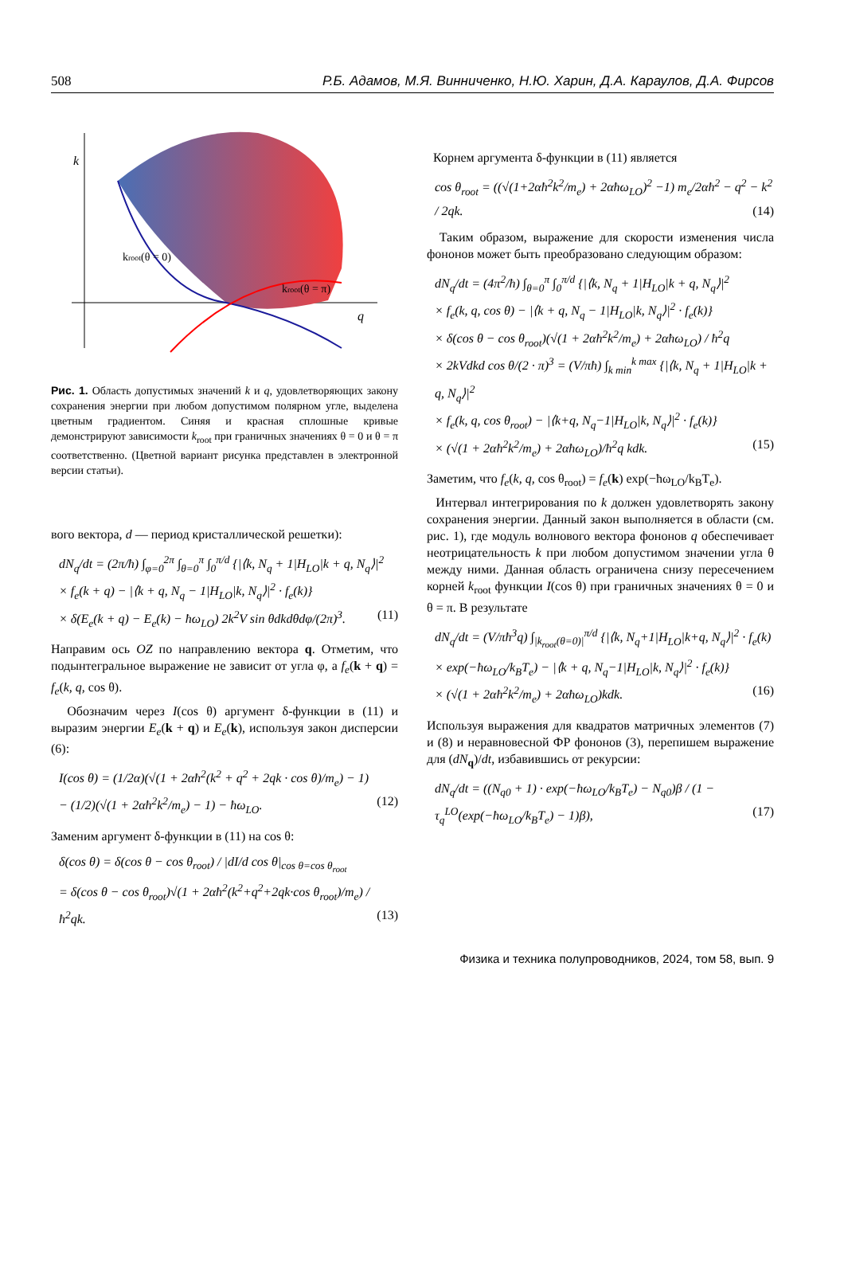508 Р.Б. Адамов, М.Я. Винниченко, Н.Ю. Харин, Д.А. Караулов, Д.А. Фирсов
k
q
kroot(θ = 0)
kroot(θ = π)
Рис. 1. Область допустимых значений k и q, удовлетворяющих закону сохранения энергии при любом допустимом полярном угле, выделена цветным градиентом. Синяя и красная сплошные кривые демонстрируют зависимости k<sub>root</sub> при граничных значениях θ = 0 и θ = π соответственно. (Цветной вариант рисунка представлен в электронной версии статьи).
вого вектора, d — период кристаллической решетки):
dN<sub>q</sub>/dt = (2π/ħ) ∫<sub>φ=0</sub><sup>2π</sup> ∫<sub>θ=0</sub><sup>π</sup> ∫<sub>0</sub><sup>π/d</sup> {|⟨k, N<sub>q</sub> + 1|H<sub>LO</sub>|k + q, N<sub>q</sub>⟩|<sup>2</sup>
× f<sub>e</sub>(k + q) − |⟨k + q, N<sub>q</sub> − 1|H<sub>LO</sub>|k, N<sub>q</sub>⟩|<sup>2</sup> · f<sub>e</sub>(k)}
× δ(E<sub>e</sub>(k + q) − E<sub>e</sub>(k) − ħω<sub>LO</sub>) 2k<sup>2</sup>V sin θdkdθdφ/(2π)<sup>3</sup>. (11)
Направим ось OZ по направлению вектора q. Отметим, что подынтегральное выражение не зависит от угла φ, а f<sub>e</sub>(k + q) = f<sub>e</sub>(k, q, cos θ).
Обозначим через I(cos θ) аргумент δ-функции в (11) и выразим энергии E<sub>e</sub>(k + q) и E<sub>e</sub>(k), используя закон дисперсии (6):
I(cos θ) = (1/2α)(√(1 + 2αħ<sup>2</sup>(k<sup>2</sup> + q<sup>2</sup> + 2qk · cos θ)/m<sub>e</sub>) − 1)
− (1/2)(√(1 + 2αħ<sup>2</sup>k<sup>2</sup>/m<sub>e</sub>) − 1) − ħω<sub>LO</sub>. (12)
Заменим аргумент δ-функции в (11) на cos θ:
δ(cos θ) = δ(cos θ − cos θ<sub>root</sub>) / |dI/d cos θ|<sub>cos θ=cos θ<sub>root</sub></sub>
= δ(cos θ − cos θ<sub>root</sub>)√(1 + 2αħ<sup>2</sup>(k<sup>2</sup>+q<sup>2</sup>+2qk·cos θ<sub>root</sub>)/m<sub>e</sub>) / ħ<sup>2</sup>qk. (13)
Корнем аргумента δ-функции в (11) является
cos θ<sub>root</sub> = ((√(1+2αħ<sup>2</sup>k<sup>2</sup>/m<sub>e</sub>) + 2αħω<sub>LO</sub>)<sup>2</sup> −1) m<sub>e</sub>/2αħ<sup>2</sup> − q<sup>2</sup> − k<sup>2</sup> / 2qk. (14)
Таким образом, выражение для скорости изменения числа фононов может быть преобразовано следующим образом:
dN<sub>q</sub>/dt = (4π<sup>2</sup>/ħ) ∫<sub>θ=0</sub><sup>π</sup> ∫<sub>0</sub><sup>π/d</sup> {|⟨k, N<sub>q</sub> + 1|H<sub>LO</sub>|k + q, N<sub>q</sub>⟩|<sup>2</sup>
× f<sub>e</sub>(k, q, cos θ) − |⟨k + q, N<sub>q</sub> − 1|H<sub>LO</sub>|k, N<sub>q</sub>⟩|<sup>2</sup> · f<sub>e</sub>(k)}
× δ(cos θ − cos θ<sub>root</sub>)(√(1 + 2αħ<sup>2</sup>k<sup>2</sup>/m<sub>e</sub>) + 2αħω<sub>LO</sub>) / ħ<sup>2</sup>q
× 2kVdkd cos θ/(2 · π)<sup>3</sup> = (V/πħ) ∫<sub>k min</sub><sup>k max</sup> {|⟨k, N<sub>q</sub> + 1|H<sub>LO</sub>|k + q, N<sub>q</sub>⟩|<sup>2</sup>
× f<sub>e</sub>(k, q, cos θ<sub>root</sub>) − |⟨k+q, N<sub>q</sub>−1|H<sub>LO</sub>|k, N<sub>q</sub>⟩|<sup>2</sup> · f<sub>e</sub>(k)}
× (√(1 + 2αħ<sup>2</sup>k<sup>2</sup>/m<sub>e</sub>) + 2αħω<sub>LO</sub>)/ħ<sup>2</sup>q kdk. (15)
Заметим, что f<sub>e</sub>(k, q, cos θ<sub>root</sub>) = f<sub>e</sub>(k) exp(−ħω<sub>LO</sub>/k<sub>B</sub>T<sub>e</sub>).
Интервал интегрирования по k должен удовлетворять закону сохранения энергии. Данный закон выполняется в области (см. рис. 1), где модуль волнового вектора фононов q обеспечивает неотрицательность k при любом допустимом значении угла θ между ними. Данная область ограничена снизу пересечением корней k<sub>root</sub> функции I(cos θ) при граничных значениях θ = 0 и θ = π. В результате
dN<sub>q</sub>/dt = (V/πħ<sup>3</sup>q) ∫<sub>|k<sub>root</sub>(θ=0)|</sub><sup>π/d</sup> {|⟨k, N<sub>q</sub>+1|H<sub>LO</sub>|k+q, N<sub>q</sub>⟩|<sup>2</sup> · f<sub>e</sub>(k)
× exp(−ħω<sub>LO</sub>/k<sub>B</sub>T<sub>e</sub>) − |⟨k + q, N<sub>q</sub>−1|H<sub>LO</sub>|k, N<sub>q</sub>⟩|<sup>2</sup> · f<sub>e</sub>(k)}
× (√(1 + 2αħ<sup>2</sup>k<sup>2</sup>/m<sub>e</sub>) + 2αħω<sub>LO</sub>)kdk. (16)
Используя выражения для квадратов матричных элементов (7) и (8) и неравновесной ФР фононов (3), перепишем выражение для (dN<sub>q</sub>)/dt, избавившись от рекурсии:
dN<sub>q</sub>/dt = ((N<sub>q0</sub> + 1) · exp(−ħω<sub>LO</sub>/k<sub>B</sub>T<sub>e</sub>) − N<sub>q0</sub>)β / (1 − τ<sub>q</sub><sup>LO</sup>(exp(−ħω<sub>LO</sub>/k<sub>B</sub>T<sub>e</sub>) − 1)β), (17)
Физика и техника полупроводников, 2024, том 58, вып. 9